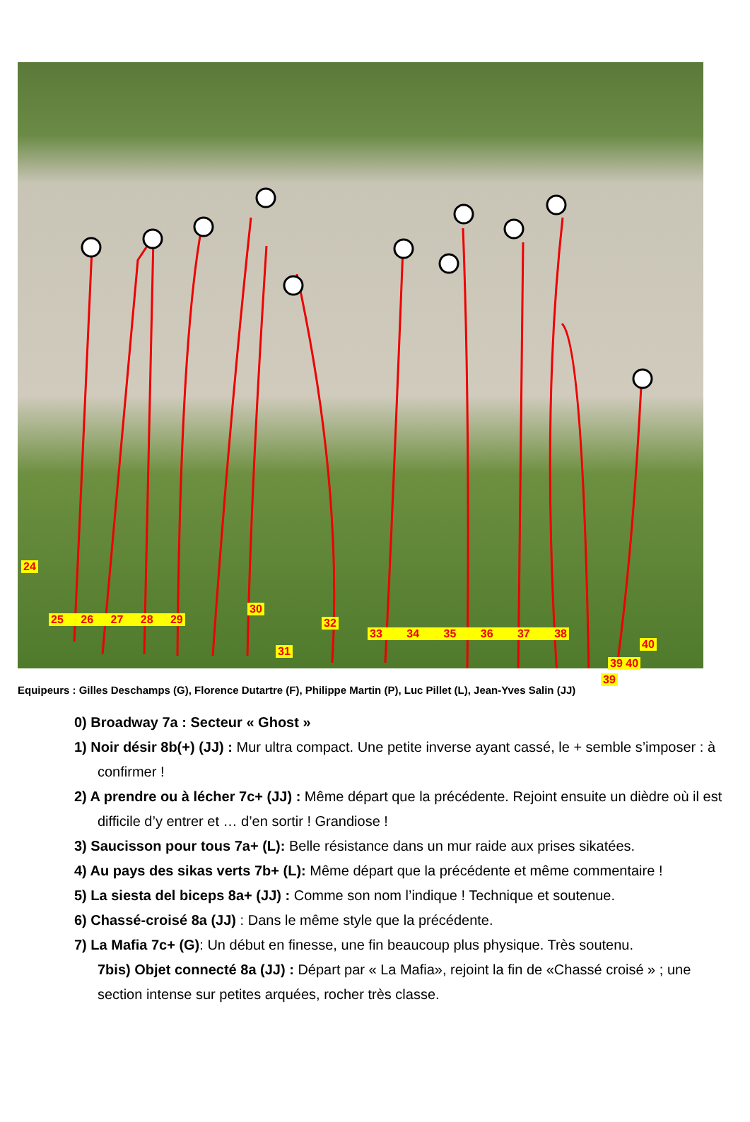24
30
31
40
39
25 26 27 28 29 32
33 34 35 36 37 38
39 40
Equipeurs : Gilles Deschamps (G), Florence Dutartre (F), Philippe Martin (P), Luc Pillet (L), Jean-Yves Salin (JJ)
0) Broadway 7a : Secteur « Ghost »
1) Noir désir 8b(+) (JJ) : Mur ultra compact. Une petite inverse ayant cassé, le + semble s’imposer : à confirmer !
2) A prendre ou à lécher 7c+ (JJ) : Même départ que la précédente. Rejoint ensuite un dièdre où il est difficile d’y entrer et … d’en sortir ! Grandiose !
3) Saucisson pour tous 7a+ (L): Belle résistance dans un mur raide aux prises sikatées.
4) Au pays des sikas verts 7b+ (L): Même départ que la précédente et même commentaire !
5) La siesta del biceps 8a+ (JJ) : Comme son nom l’indique ! Technique et soutenue.
6) Chassé-croisé 8a (JJ) : Dans le même style que la précédente.
7) La Mafia 7c+ (G): Un début en finesse, une fin beaucoup plus physique. Très soutenu.
7bis) Objet connecté 8a (JJ) : Départ par « La Mafia», rejoint la fin de «Chassé croisé » ; une section intense sur petites arquées, rocher très classe.